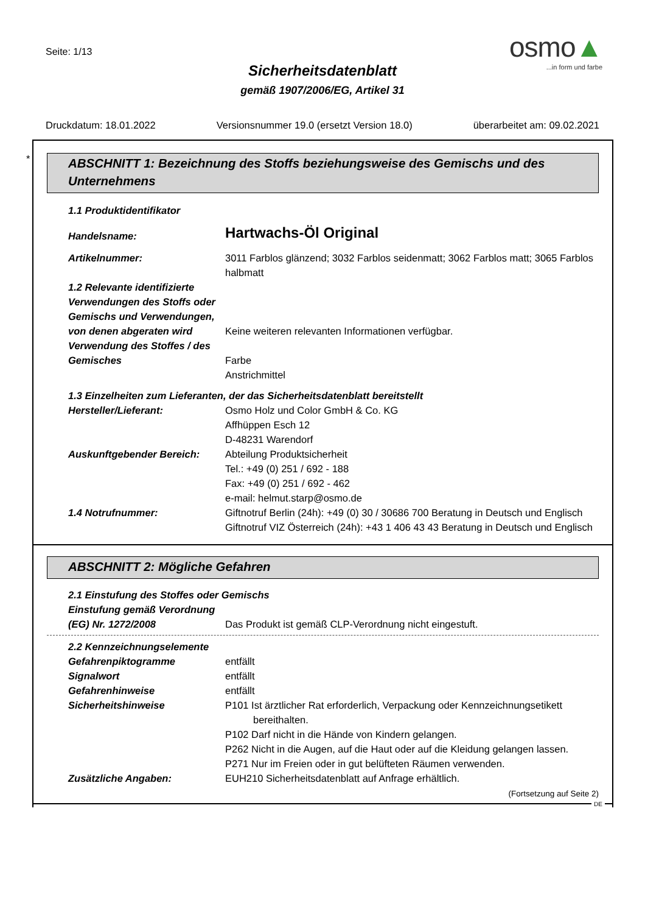Seite: 1/13
Sicherheitsdatenblatt
gemäß 1907/2006/EG, Artikel 31
osmo▲
...in form und farbe
Druckdatum: 18.01.2022 Versionsnummer 19.0 (ersetzt Version 18.0) überarbeitet am: 09.02.2021
*
ABSCHNITT 1: Bezeichnung des Stoffs beziehungsweise des Gemischs und des Unternehmens
1.1 Produktidentifikator
Handelsname:
Hartwachs-Öl Original
Artikelnummer: 3011 Farblos glänzend; 3032 Farblos seidenmatt; 3062 Farblos matt; 3065 Farblos halbmatt
1.2 Relevante identifizierte Verwendungen des Stoffs oder Gemischs und Verwendungen, von denen abgeraten wird
Keine weiteren relevanten Informationen verfügbar.
Verwendung des Stoffes / des Gemisches
Farbe
Anstrichmittel
1.3 Einzelheiten zum Lieferanten, der das Sicherheitsdatenblatt bereitstellt
Hersteller/Lieferant: Osmo Holz und Color GmbH & Co. KG
Affhüppen Esch 12
D-48231 Warendorf
Auskunftgebender Bereich: Abteilung Produktsicherheit
Tel.: +49 (0) 251 / 692 - 188
Fax: +49 (0) 251 / 692 - 462
e-mail: helmut.starp@osmo.de
1.4 Notrufnummer: Giftnotruf Berlin (24h): +49 (0) 30 / 30686 700 Beratung in Deutsch und Englisch
Giftnotruf VIZ Österreich (24h): +43 1 406 43 43 Beratung in Deutsch und Englisch
ABSCHNITT 2: Mögliche Gefahren
2.1 Einstufung des Stoffes oder Gemischs
Einstufung gemäß Verordnung (EG) Nr. 1272/2008
Das Produkt ist gemäß CLP-Verordnung nicht eingestuft.
2.2 Kennzeichnungselemente
Gefahrenpiktogramme entfällt
Signalwort entfällt
Gefahrenhinweise entfällt
Sicherheitshinweise P101 Ist ärztlicher Rat erforderlich, Verpackung oder Kennzeichnungsetikett bereithalten.
P102 Darf nicht in die Hände von Kindern gelangen.
P262 Nicht in die Augen, auf die Haut oder auf die Kleidung gelangen lassen.
P271 Nur im Freien oder in gut belüfteten Räumen verwenden.
Zusätzliche Angaben: EUH210 Sicherheitsdatenblatt auf Anfrage erhältlich.
(Fortsetzung auf Seite 2)
DE